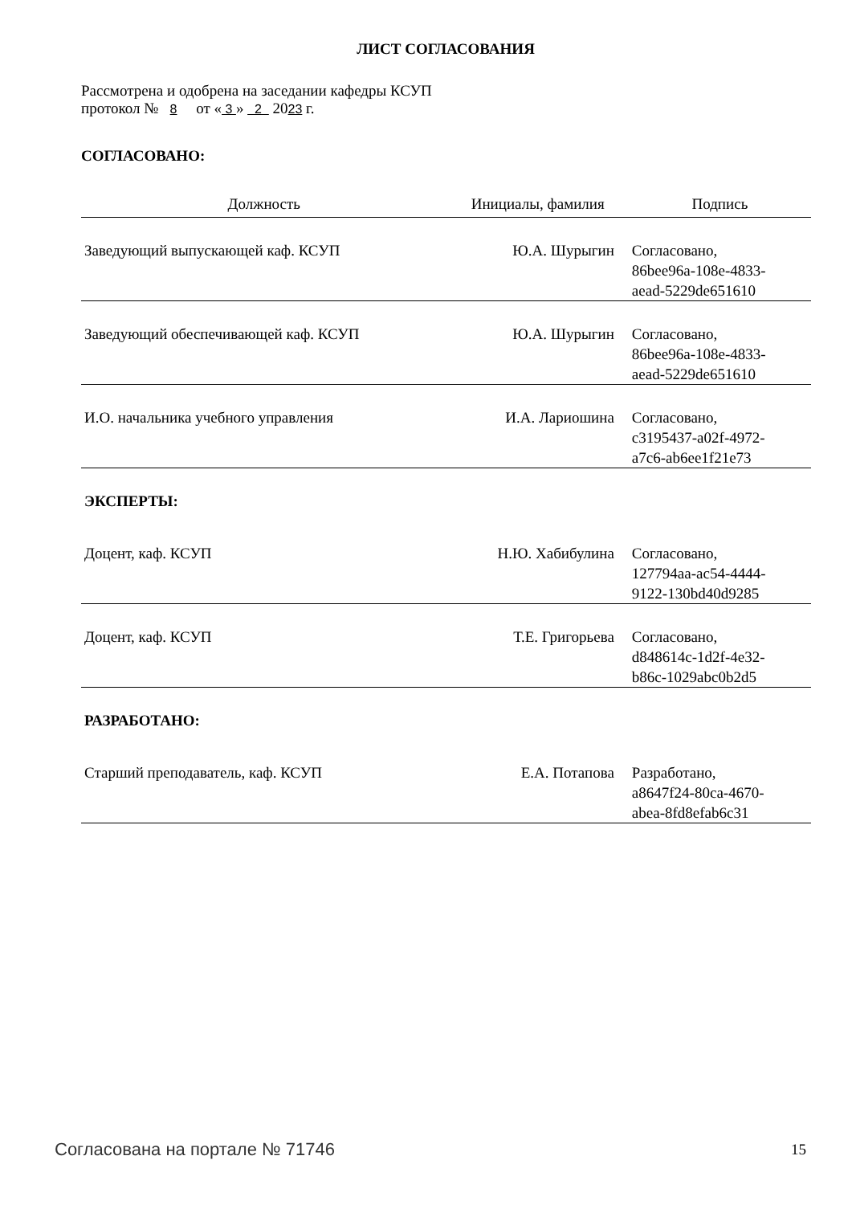ЛИСТ СОГЛАСОВАНИЯ
Рассмотрена и одобрена на заседании кафедры КСУП
протокол № 8 от « 3 » 2 2023 г.
СОГЛАСОВАНО:
| Должность | Инициалы, фамилия | Подпись |
| --- | --- | --- |
| Заведующий выпускающей каф. КСУП | Ю.А. Шурыгин | Согласовано, 86bee96a-108e-4833- aead-5229de651610 |
| Заведующий обеспечивающей каф. КСУП | Ю.А. Шурыгин | Согласовано, 86bee96a-108e-4833- aead-5229de651610 |
| И.О. начальника учебного управления | И.А. Лариошина | Согласовано, c3195437-a02f-4972- a7c6-ab6ee1f21e73 |
| ЭКСПЕРТЫ: | | |
| Доцент, каф. КСУП | Н.Ю. Хабибулина | Согласовано, 127794aa-ac54-4444- 9122-130bd40d9285 |
| Доцент, каф. КСУП | Т.Е. Григорьева | Согласовано, d848614c-1d2f-4e32- b86c-1029abc0b2d5 |
| РАЗРАБОТАНО: | | |
| Старший преподаватель, каф. КСУП | Е.А. Потапова | Разработано, a8647f24-80ca-4670- abea-8fd8efab6c31 |
Согласована на портале № 71746 15